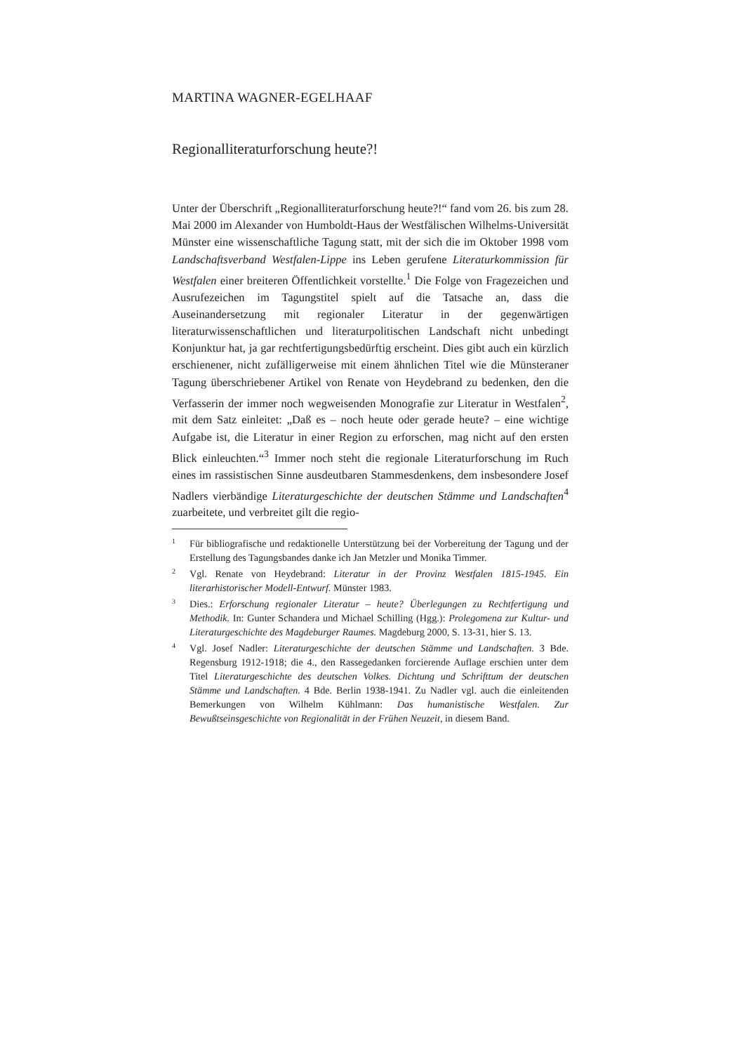MARTINA WAGNER-EGELHAAF
Regionalliteraturforschung heute?!
Unter der Überschrift „Regionalliteraturforschung heute?!“ fand vom 26. bis zum 28. Mai 2000 im Alexander von Humboldt-Haus der Westfälischen Wilhelms-Universität Münster eine wissenschaftliche Tagung statt, mit der sich die im Oktober 1998 vom Landschaftsverband Westfalen-Lippe ins Leben gerufene Literaturkommission für Westfalen einer breiteren Öffentlichkeit vorstellte.<sup>1</sup> Die Folge von Fragezeichen und Ausrufezeichen im Tagungstitel spielt auf die Tatsache an, dass die Auseinandersetzung mit regionaler Literatur in der gegenwärtigen literaturwissenschaftlichen und literaturpolitischen Landschaft nicht unbedingt Konjunktur hat, ja gar rechtfertigungsbedürftig erscheint. Dies gibt auch ein kürzlich erschienener, nicht zufälligerweise mit einem ähnlichen Titel wie die Münsteraner Tagung überschriebener Artikel von Renate von Heydebrand zu bedenken, den die Verfasserin der immer noch wegweisenden Monografie zur Literatur in Westfalen<sup>2</sup>, mit dem Satz einleitet: „Daß es – noch heute oder gerade heute? – eine wichtige Aufgabe ist, die Literatur in einer Region zu erforschen, mag nicht auf den ersten Blick einleuchten.“<sup>3</sup> Immer noch steht die regionale Literaturforschung im Ruch eines im rassistischen Sinne ausdeutbaren Stammesdenkens, dem insbesondere Josef Nadlers vierbändige Literaturgeschichte der deutschen Stämme und Landschaften<sup>4</sup> zuarbeitete, und verbreitet gilt die regio-
1 Für bibliografische und redaktionelle Unterstützung bei der Vorbereitung der Tagung und der Erstellung des Tagungsbandes danke ich Jan Metzler und Monika Timmer.
2 Vgl. Renate von Heydebrand: Literatur in der Provinz Westfalen 1815-1945. Ein literarhistorischer Modell-Entwurf. Münster 1983.
3 Dies.: Erforschung regionaler Literatur – heute? Überlegungen zu Rechtfertigung und Methodik. In: Gunter Schandera und Michael Schilling (Hgg.): Prolegomena zur Kultur- und Literaturgeschichte des Magdeburger Raumes. Magdeburg 2000, S. 13-31, hier S. 13.
4 Vgl. Josef Nadler: Literaturgeschichte der deutschen Stämme und Landschaften. 3 Bde. Regensburg 1912-1918; die 4., den Rassegedanken forcierende Auflage erschien unter dem Titel Literaturgeschichte des deutschen Volkes. Dichtung und Schrifttum der deutschen Stämme und Landschaften. 4 Bde. Berlin 1938-1941. Zu Nadler vgl. auch die einleitenden Bemerkungen von Wilhelm Kühlmann: Das humanistische Westfalen. Zur Bewußtseinsgeschichte von Regionalität in der Frühen Neuzeit, in diesem Band.